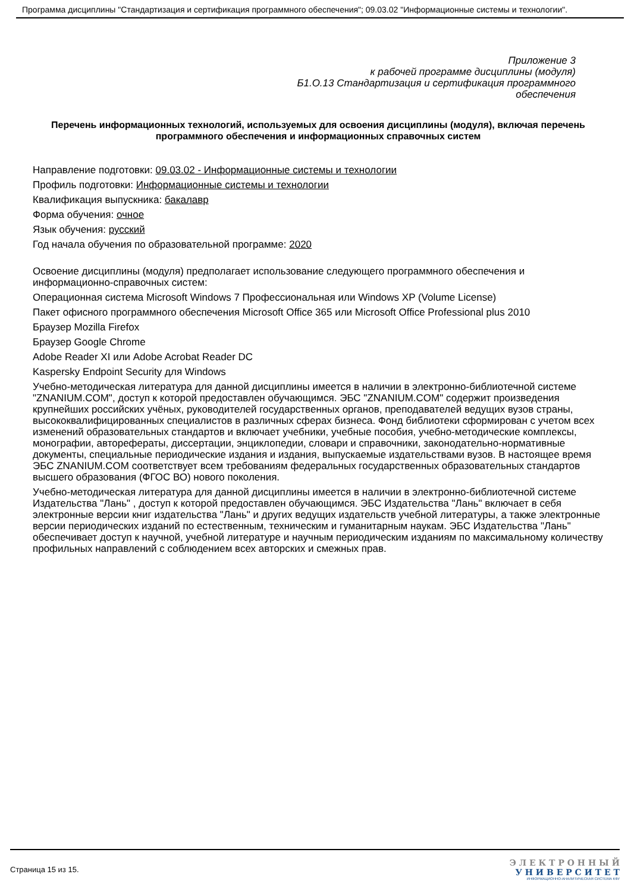Программа дисциплины "Стандартизация и сертификация программного обеспечения"; 09.03.02 "Информационные системы и технологии".
Приложение 3
к рабочей программе дисциплины (модуля)
Б1.О.13 Стандартизация и сертификация программного
обеспечения
Перечень информационных технологий, используемых для освоения дисциплины (модуля), включая перечень программного обеспечения и информационных справочных систем
Направление подготовки: 09.03.02 - Информационные системы и технологии
Профиль подготовки: Информационные системы и технологии
Квалификация выпускника: бакалавр
Форма обучения: очное
Язык обучения: русский
Год начала обучения по образовательной программе: 2020
Освоение дисциплины (модуля) предполагает использование следующего программного обеспечения и информационно-справочных систем:
Операционная система Microsoft Windows 7 Профессиональная или Windows XP (Volume License)
Пакет офисного программного обеспечения Microsoft Office 365 или Microsoft Office Professional plus 2010
Браузер Mozilla Firefox
Браузер Google Chrome
Adobe Reader XI или Adobe Acrobat Reader DC
Kaspersky Endpoint Security для Windows
Учебно-методическая литература для данной дисциплины имеется в наличии в электронно-библиотечной системе "ZNANIUM.COM", доступ к которой предоставлен обучающимся. ЭБС "ZNANIUM.COM" содержит произведения крупнейших российских учёных, руководителей государственных органов, преподавателей ведущих вузов страны, высококвалифицированных специалистов в различных сферах бизнеса. Фонд библиотеки сформирован с учетом всех изменений образовательных стандартов и включает учебники, учебные пособия, учебно-методические комплексы, монографии, авторефераты, диссертации, энциклопедии, словари и справочники, законодательно-нормативные документы, специальные периодические издания и издания, выпускаемые издательствами вузов. В настоящее время ЭБС ZNANIUM.COM соответствует всем требованиям федеральных государственных образовательных стандартов высшего образования (ФГОС ВО) нового поколения.
Учебно-методическая литература для данной дисциплины имеется в наличии в электронно-библиотечной системе Издательства "Лань" , доступ к которой предоставлен обучающимся. ЭБС Издательства "Лань" включает в себя электронные версии книг издательства "Лань" и других ведущих издательств учебной литературы, а также электронные версии периодических изданий по естественным, техническим и гуманитарным наукам. ЭБС Издательства "Лань" обеспечивает доступ к научной, учебной литературе и научным периодическим изданиям по максимальному количеству профильных направлений с соблюдением всех авторских и смежных прав.
Страница 15 из 15.
Э Л Е К Т Р О Н Н Ы Й
У Н И В Е Р С И Т Е Т
ИНФОРМАЦИОННО-АНАЛИТИЧЕСКАЯ СИСТЕМА КФУ